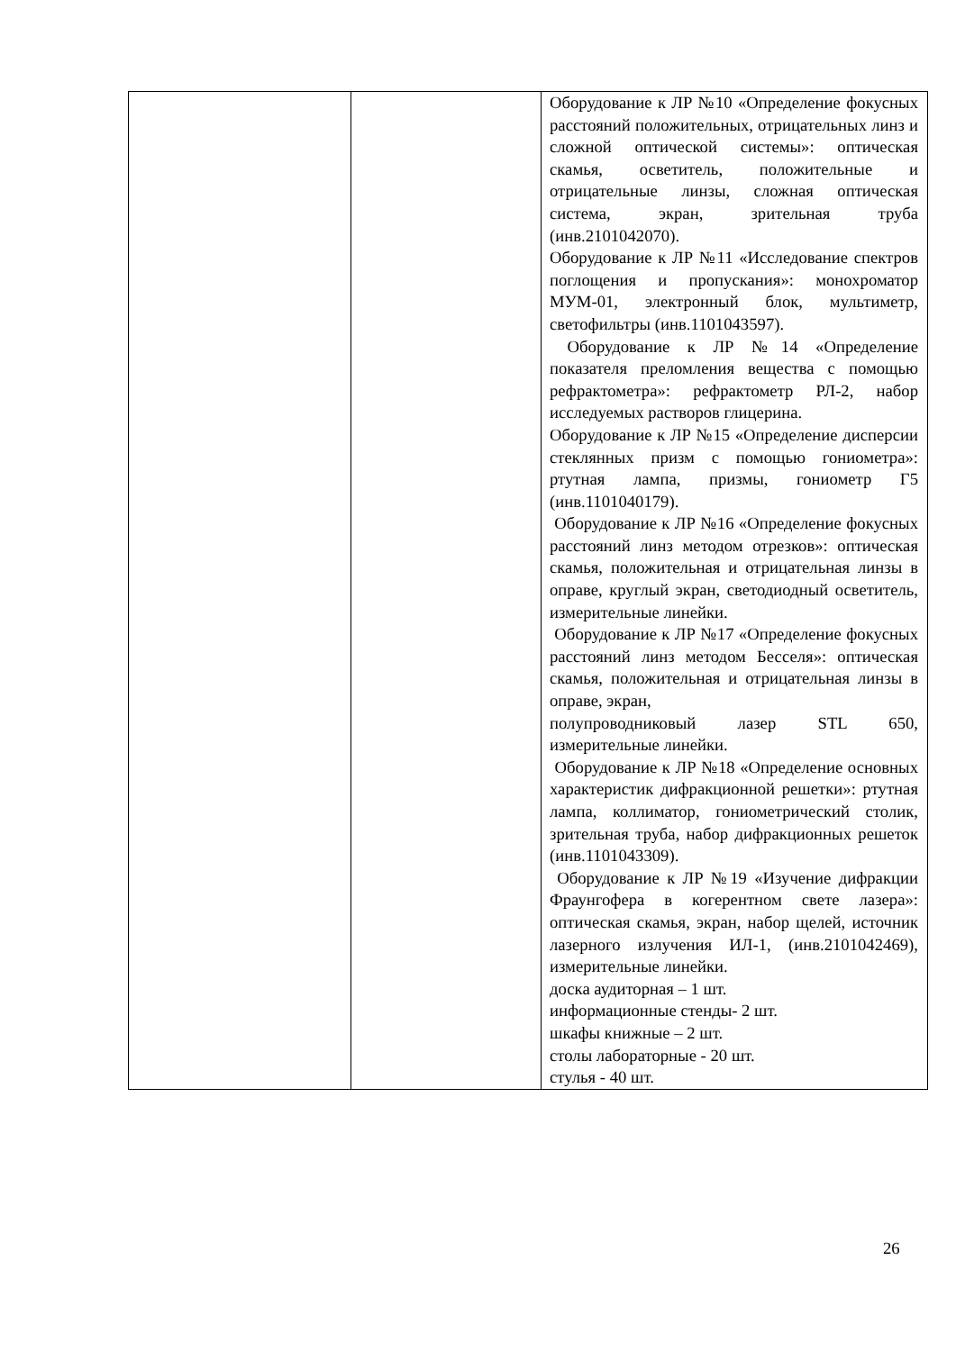| | | Оборудование к ЛР №10 «Определение фокусных расстояний положительных, отрицательных линз и сложной оптической системы»: оптическая скамья, осветитель, положительные и отрицательные линзы, сложная оптическая система, экран, зрительная труба (инв.2101042070). Оборудование к ЛР №11 «Исследование спектров поглощения и пропускания»: монохроматор МУМ-01, электронный блок, мультиметр, светофильтры (инв.1101043597). Оборудование к ЛР №14 «Определение показателя преломления вещества с помощью рефрактометра»: рефрактометр РЛ-2, набор исследуемых растворов глицерина. Оборудование к ЛР №15 «Определение дисперсии стеклянных призм с помощью гониометра»: ртутная лампа, призмы, гониометр Г5 (инв.1101040179). Оборудование к ЛР №16 «Определение фокусных расстояний линз методом отрезков»: оптическая скамья, положительная и отрицательная линзы в оправе, круглый экран, светодиодный осветитель, измерительные линейки. Оборудование к ЛР №17 «Определение фокусных расстояний линз методом Бесселя»: оптическая скамья, положительная и отрицательная линзы в оправе, экран, полупроводниковый лазер STL 650, измерительные линейки. Оборудование к ЛР №18 «Определение основных характеристик дифракционной решетки»: ртутная лампа, коллиматор, гониометрический столик, зрительная труба, набор дифракционных решеток (инв.1101043309). Оборудование к ЛР №19 «Изучение дифракции Фраунгофера в когерентном свете лазера»: оптическая скамья, экран, набор щелей, источник лазерного излучения ИЛ-1, (инв.2101042469), измерительные линейки. доска аудиторная – 1 шт. информационные стенды- 2 шт. шкафы книжные – 2 шт. столы лабораторные - 20 шт. стулья - 40 шт. |
26